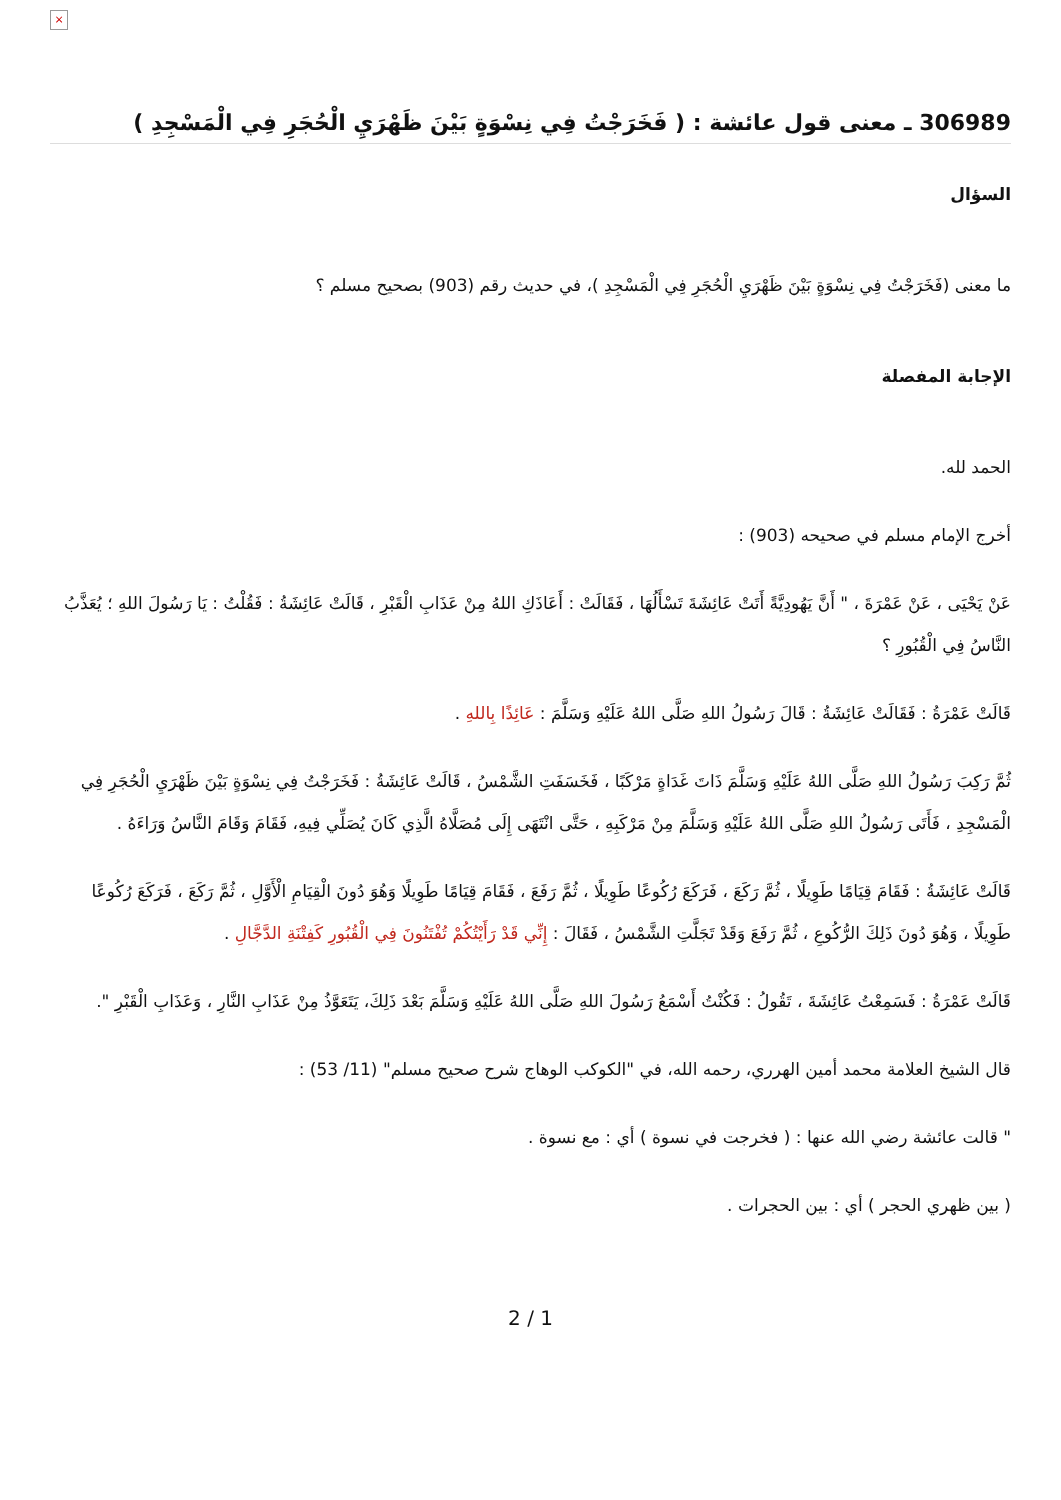×
306989 ـ معنى قول عائشة : ( فَخَرَجْتُ فِي نِسْوَةٍ بَيْنَ ظَهْرَيِ الْحُجَرِ فِي الْمَسْجِدِ )
السؤال
ما معنى (فَخَرَجْتُ فِي نِسْوَةٍ بَيْنَ ظَهْرَيِ الْحُجَرِ فِي الْمَسْجِدِ )، في حديث رقم (903) بصحيح مسلم ؟
الإجابة المفصلة
الحمد لله.
أخرج الإمام مسلم في صحيحه (903) :
عَنْ يَحْيَى ، عَنْ عَمْرَةَ ، " أَنَّ يَهُودِيَّةً أَتَتْ عَائِشَةَ تَسْأَلُهَا ، فَقَالَتْ : أَعَاذَكِ اللهُ مِنْ عَذَابِ الْقَبْرِ ، قَالَتْ عَائِشَةُ : فَقُلْتُ : يَا رَسُولَ اللهِ ؛ يُعَذَّبُ النَّاسُ فِي الْقُبُورِ ؟
قَالَتْ عَمْرَةُ : فَقَالَتْ عَائِشَةُ : قَالَ رَسُولُ اللهِ صَلَّى اللهُ عَلَيْهِ وَسَلَّمَ : عَائِذًا بِاللهِ .
ثُمَّ رَكِبَ رَسُولُ اللهِ صَلَّى اللهُ عَلَيْهِ وَسَلَّمَ ذَاتَ غَدَاةٍ مَرْكَبًا ، فَخَسَفَتِ الشَّمْسُ ، قَالَتْ عَائِشَةُ : فَخَرَجْتُ فِي نِسْوَةٍ بَيْنَ ظَهْرَيِ الْحُجَرِ فِي الْمَسْجِدِ ، فَأَتَى رَسُولُ اللهِ صَلَّى اللهُ عَلَيْهِ وَسَلَّمَ مِنْ مَرْكَبِهِ ، حَتَّى انْتَهَى إِلَى مُصَلَّاهُ الَّذِي كَانَ يُصَلِّي فِيهِ، فَقَامَ وَقَامَ النَّاسُ وَرَاءَهُ .
قَالَتْ عَائِشَةُ : فَقَامَ قِيَامًا طَوِيلًا ، ثُمَّ رَكَعَ ، فَرَكَعَ رُكُوعًا طَوِيلًا ، ثُمَّ رَفَعَ ، فَقَامَ قِيَامًا طَوِيلًا وَهُوَ دُونَ الْقِيَامِ الْأَوَّلِ ، ثُمَّ رَكَعَ ، فَرَكَعَ رُكُوعًا طَوِيلًا ، وَهُوَ دُونَ ذَلِكَ الرُّكُوعِ ، ثُمَّ رَفَعَ وَقَدْ تَجَلَّتِ الشَّمْسُ ، فَقَالَ : إِنِّي قَدْ رَأَيْتُكُمْ تُفْتَنُونَ فِي الْقُبُورِ كَفِتْنَةِ الدَّجَّالِ .
قَالَتْ عَمْرَةُ : فَسَمِعْتُ عَائِشَةَ ، تَقُولُ : فَكُنْتُ أَسْمَعُ رَسُولَ اللهِ صَلَّى اللهُ عَلَيْهِ وَسَلَّمَ بَعْدَ ذَلِكَ، يَتَعَوَّذُ مِنْ عَذَابِ النَّارِ ، وَعَذَابِ الْقَبْرِ ".
قال الشيخ العلامة محمد أمين الهرري، رحمه الله، في "الكوكب الوهاج شرح صحيح مسلم" (11/ 53) :
" قالت عائشة رضي الله عنها : ( فخرجت في نسوة ) أي : مع نسوة .
( بين ظهري الحجر ) أي : بين الحجرات .
2 / 1